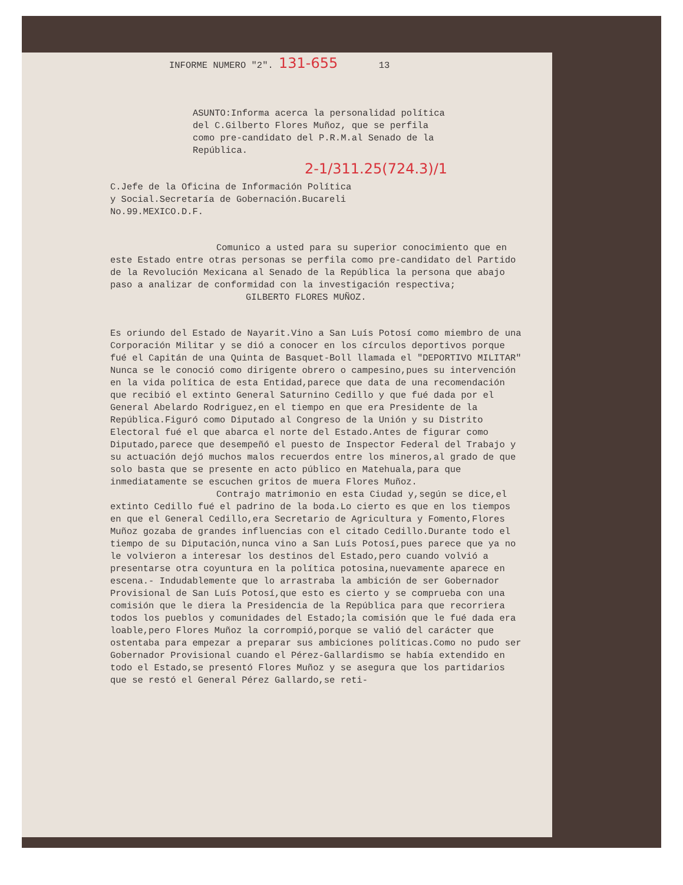INFORME NUMERO "2". 131-655 13
ASUNTO:Informa acerca la personalidad política del C.Gilberto Flores Muñoz, que se perfila como pre-candidato del P.R.M.al Senado de la República.
2-1/311.25(724.3)/1
C.Jefe de la Oficina de Información Política y Social.Secretaría de Gobernación.Bucareli No.99.MEXICO.D.F.
Comunico a usted para su superior conocimiento que en este Estado entre otras personas se perfila como pre-candidato del Partido de la Revolución Mexicana al Senado de la República la persona que abajo paso a analizar de conformidad con la investigación respectiva;
GILBERTO FLORES MUÑOZ.
Es oriundo del Estado de Nayarit.Vino a San Luís Potosí como miembro de una Corporación Militar y se dió a conocer en los círculos deportivos porque fué el Capitán de una Quinta de Basquet-Boll llamada el "DEPORTIVO MILITAR" Nunca se le conoció como dirigente obrero o campesino,pues su intervención en la vida política de esta Entidad,parece que data de una recomendación que recibió el extinto General Saturnino Cedillo y que fué dada por el General Abelardo Rodriguez,en el tiempo en que era Presidente de la República.Figuró como Diputado al Congreso de la Unión y su Distrito Electoral fué el que abarca el norte del Estado.Antes de figurar como Diputado,parece que desempeñó el puesto de Inspector Federal del Trabajo y su actuación dejó muchos malos recuerdos entre los mineros,al grado de que solo basta que se presente en acto público en Matehuala,para que inmediatamente se escuchen gritos de muera Flores Muñoz.
Contrajo matrimonio en esta Ciudad y,según se dice,el extinto Cedillo fué el padrino de la boda.Lo cierto es que en los tiempos en que el General Cedillo,era Secretario de Agricultura y Fomento,Flores Muñoz gozaba de grandes influencias con el citado Cedillo.Durante todo el tiempo de su Diputación,nunca vino a San Luís Potosí,pues parece que ya no le volvieron a interesar los destinos del Estado,pero cuando volvió a presentarse otra coyuntura en la política potosina,nuevamente aparece en escena.- Indudablemente que lo arrastraba la ambición de ser Gobernador Provisional de San Luís Potosí,que esto es cierto y se comprueba con una comisión que le diera la Presidencia de la República para que recorriera todos los pueblos y comunidades del Estado;la comisión que le fué dada era loable,pero Flores Muñoz la corrompió,porque se valió del carácter que ostentaba para empezar a preparar sus ambiciones políticas.Como no pudo ser Gobernador Provisional cuando el Pérez-Gallardismo se había extendido en todo el Estado,se presentó Flores Muñoz y se asegura que los partidarios que se restó el General Pérez Gallardo,se reti-